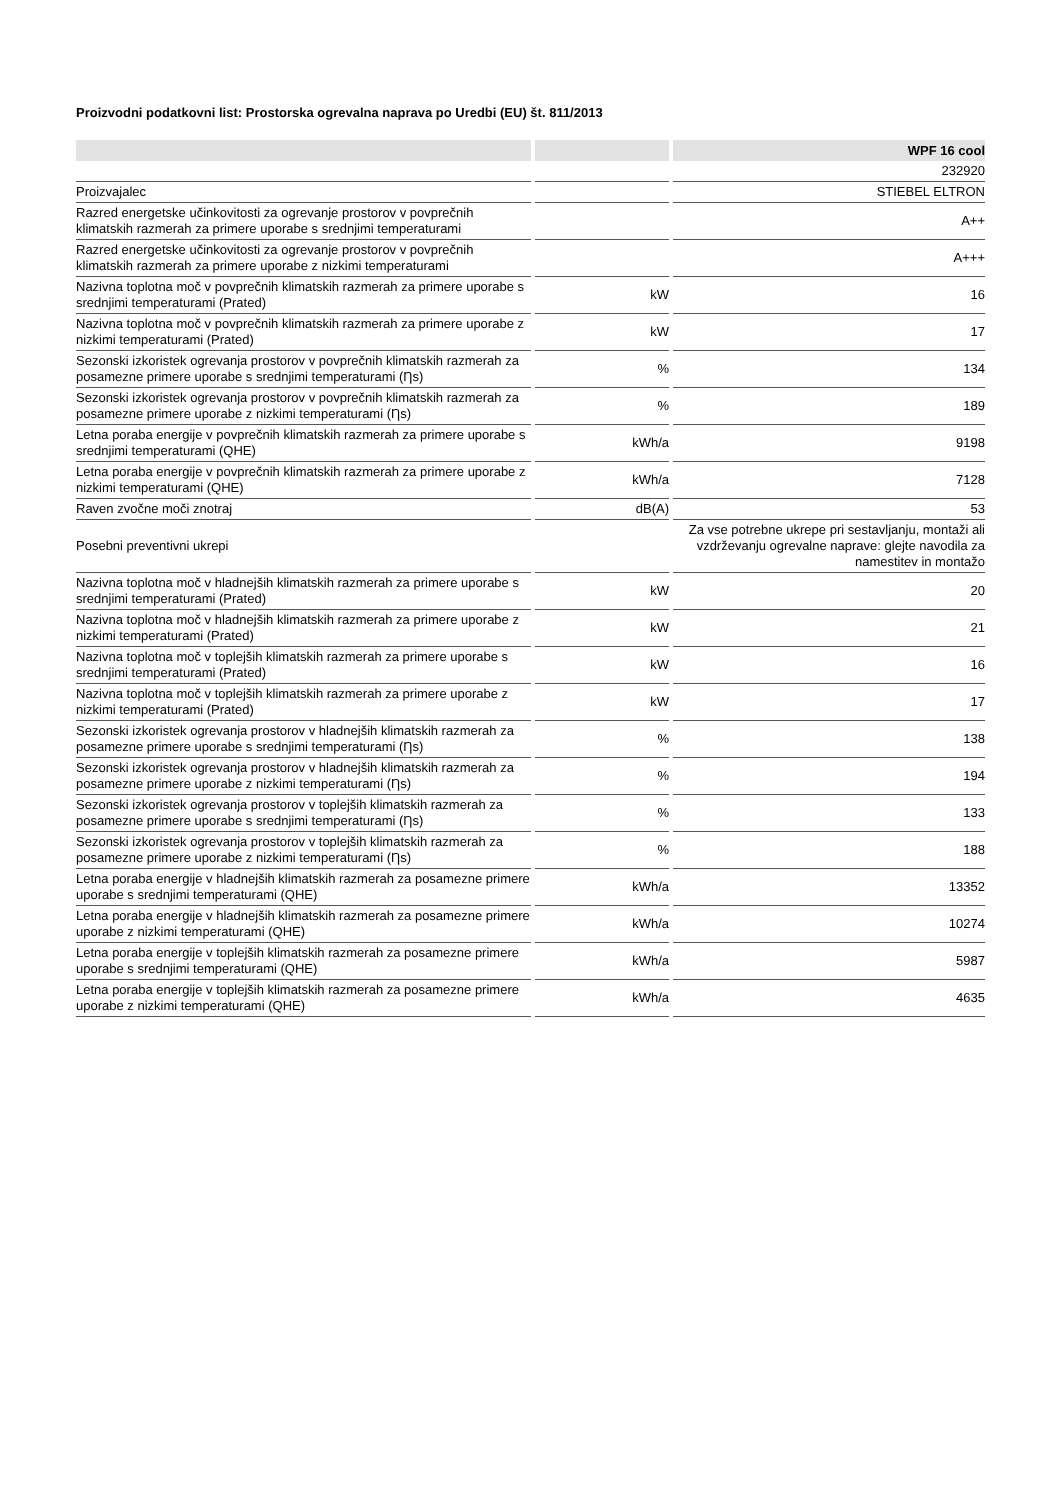Proizvodni podatkovni list: Prostorska ogrevalna naprava po Uredbi (EU) št. 811/2013
| | | WPF 16 cool |
| --- | --- | --- |
| | | 232920 |
| Proizvajalec | | STIEBEL ELTRON |
| Razred energetske učinkovitosti za ogrevanje prostorov v povprečnih klimatskih razmerah za primere uporabe s srednjimi temperaturami | | A++ |
| Razred energetske učinkovitosti za ogrevanje prostorov v povprečnih klimatskih razmerah za primere uporabe z nizkimi temperaturami | | A+++ |
| Nazivna toplotna moč v povprečnih klimatskih razmerah za primere uporabe s srednjimi temperaturami (Prated) | kW | 16 |
| Nazivna toplotna moč v povprečnih klimatskih razmerah za primere uporabe z nizkimi temperaturami (Prated) | kW | 17 |
| Sezonski izkoristek ogrevanja prostorov v povprečnih klimatskih razmerah za posamezne primere uporabe s srednjimi temperaturami (Ƞs) | % | 134 |
| Sezonski izkoristek ogrevanja prostorov v povprečnih klimatskih razmerah za posamezne primere uporabe z nizkimi temperaturami (Ƞs) | % | 189 |
| Letna poraba energije v povprečnih klimatskih razmerah za primere uporabe s srednjimi temperaturami (QHE) | kWh/a | 9198 |
| Letna poraba energije v povprečnih klimatskih razmerah za primere uporabe z nizkimi temperaturami (QHE) | kWh/a | 7128 |
| Raven zvočne moči znotraj | dB(A) | 53 |
| Posebni preventivni ukrepi | | Za vse potrebne ukrepe pri sestavljanju, montaži ali vzdrževanju ogrevalne naprave: glejte navodila za namestitev in montažo |
| Nazivna toplotna moč v hladnejših klimatskih razmerah za primere uporabe s srednjimi temperaturami (Prated) | kW | 20 |
| Nazivna toplotna moč v hladnejših klimatskih razmerah za primere uporabe z nizkimi temperaturami (Prated) | kW | 21 |
| Nazivna toplotna moč v toplejših klimatskih razmerah za primere uporabe s srednjimi temperaturami (Prated) | kW | 16 |
| Nazivna toplotna moč v toplejših klimatskih razmerah za primere uporabe z nizkimi temperaturami (Prated) | kW | 17 |
| Sezonski izkoristek ogrevanja prostorov v hladnejših klimatskih razmerah za posamezne primere uporabe s srednjimi temperaturami (Ƞs) | % | 138 |
| Sezonski izkoristek ogrevanja prostorov v hladnejših klimatskih razmerah za posamezne primere uporabe z nizkimi temperaturami (Ƞs) | % | 194 |
| Sezonski izkoristek ogrevanja prostorov v toplejših klimatskih razmerah za posamezne primere uporabe s srednjimi temperaturami (Ƞs) | % | 133 |
| Sezonski izkoristek ogrevanja prostorov v toplejših klimatskih razmerah za posamezne primere uporabe z nizkimi temperaturami (Ƞs) | % | 188 |
| Letna poraba energije v hladnejših klimatskih razmerah za posamezne primere uporabe s srednjimi temperaturami (QHE) | kWh/a | 13352 |
| Letna poraba energije v hladnejših klimatskih razmerah za posamezne primere uporabe z nizkimi temperaturami (QHE) | kWh/a | 10274 |
| Letna poraba energije v toplejših klimatskih razmerah za posamezne primere uporabe s srednjimi temperaturami (QHE) | kWh/a | 5987 |
| Letna poraba energije v toplejših klimatskih razmerah za posamezne primere uporabe z nizkimi temperaturami (QHE) | kWh/a | 4635 |